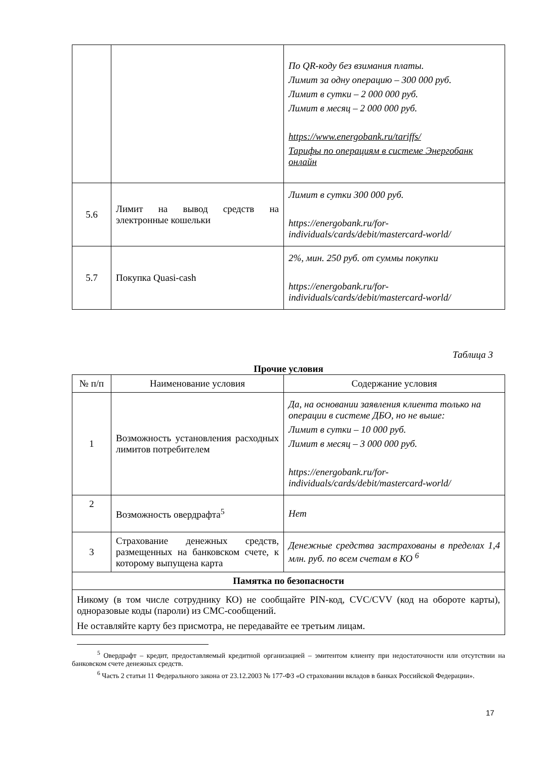| | | По QR-коду без взимания платы. Лимит за одну операцию – 300 000 руб. Лимит в сутки – 2 000 000 руб. Лимит в месяц – 2 000 000 руб. https://www.energobank.ru/tariffs/ Тарифы по операциям в системе Энергобанк онлайн |
| 5.6 | Лимит на вывод средств на электронные кошельки | Лимит в сутки 300 000 руб. https://energobank.ru/for-individuals/cards/debit/mastercard-world/ |
| 5.7 | Покупка Quasi-cash | 2%, мин. 250 руб. от суммы покупки https://energobank.ru/for-individuals/cards/debit/mastercard-world/ |
Таблица 3
Прочие условия
| № п/п | Наименование условия | Содержание условия |
| --- | --- | --- |
| 1 | Возможность установления расходных лимитов потребителем | Да, на основании заявления клиента только на операции в системе ДБО, но не выше: Лимит в сутки – 10 000 руб. Лимит в месяц – 3 000 000 руб. https://energobank.ru/for-individuals/cards/debit/mastercard-world/ |
| 2 | Возможность овердрафта<sup>5</sup> | Нет |
| 3 | Страхование денежных средств, размещенных на банковском счете, к которому выпущена карта | Денежные средства застрахованы в пределах 1,4 млн. руб. по всем счетам в КО <sup>6</sup> |
| Памятка по безопасности | | |
| Никому (в том числе сотруднику КО) не сообщайте PIN-код, CVC/CVV (код на обороте карты), одноразовые коды (пароли) из СМС-сообщений. Не оставляйте карту без присмотра, не передавайте ее третьим лицам. | | |
<sup>5</sup> Овердрафт – кредит, предоставляемый кредитной организацией – эмитентом клиенту при недостаточности или отсутствии на банковском счете денежных средств.
<sup>6</sup> Часть 2 статьи 11 Федерального закона от 23.12.2003 № 177-ФЗ «О страховании вкладов в банках Российской Федерации».
17